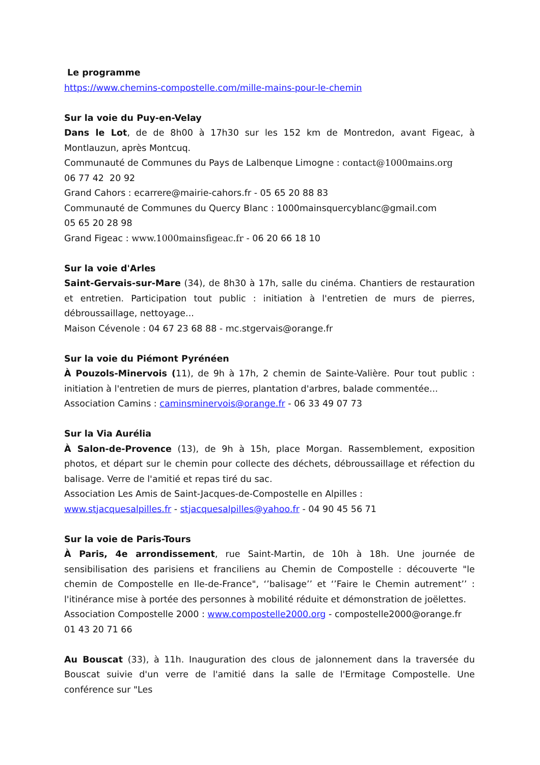Le programme
https://www.chemins-compostelle.com/mille-mains-pour-le-chemin
Sur la voie du Puy-en-Velay
Dans le Lot, de de 8h00 à 17h30 sur les 152 km de Montredon, avant Figeac, à Montlauzun, après Montcuq.
Communauté de Communes du Pays de Lalbenque Limogne : contact@1000mains.org
06 77 42 20 92
Grand Cahors : ecarrere@mairie-cahors.fr - 05 65 20 88 83
Communauté de Communes du Quercy Blanc : 1000mainsquercyblanc@gmail.com
05 65 20 28 98
Grand Figeac : www.1000mainsfigeac.fr - 06 20 66 18 10
Sur la voie d'Arles
Saint-Gervais-sur-Mare (34), de 8h30 à 17h, salle du cinéma. Chantiers de restauration et entretien. Participation tout public : initiation à l'entretien de murs de pierres, débroussaillage, nettoyage...
Maison Cévenole : 04 67 23 68 88 - mc.stgervais@orange.fr
Sur la voie du Piémont Pyrénéen
À Pouzols-Minervois (11), de 9h à 17h, 2 chemin de Sainte-Valière. Pour tout public : initiation à l'entretien de murs de pierres, plantation d'arbres, balade commentée...
Association Camins : caminsminervois@orange.fr - 06 33 49 07 73
Sur la Via Aurélia
À Salon-de-Provence (13), de 9h à 15h, place Morgan. Rassemblement, exposition photos, et départ sur le chemin pour collecte des déchets, débroussaillage et réfection du balisage. Verre de l'amitié et repas tiré du sac.
Association Les Amis de Saint-Jacques-de-Compostelle en Alpilles :
www.stjacquesalpilles.fr - stjacquesalpilles@yahoo.fr - 04 90 45 56 71
Sur la voie de Paris-Tours
À Paris, 4e arrondissement, rue Saint-Martin, de 10h à 18h. Une journée de sensibilisation des parisiens et franciliens au Chemin de Compostelle : découverte "le chemin de Compostelle en Ile-de-France", ‘’balisage’’ et ‘’Faire le Chemin autrement’’ : l'itinérance mise à portée des personnes à mobilité réduite et démonstration de joëlettes.
Association Compostelle 2000 : www.compostelle2000.org - compostelle2000@orange.fr
01 43 20 71 66
Au Bouscat (33), à 11h. Inauguration des clous de jalonnement dans la traversée du Bouscat suivie d'un verre de l'amitié dans la salle de l'Ermitage Compostelle. Une conférence sur "Les